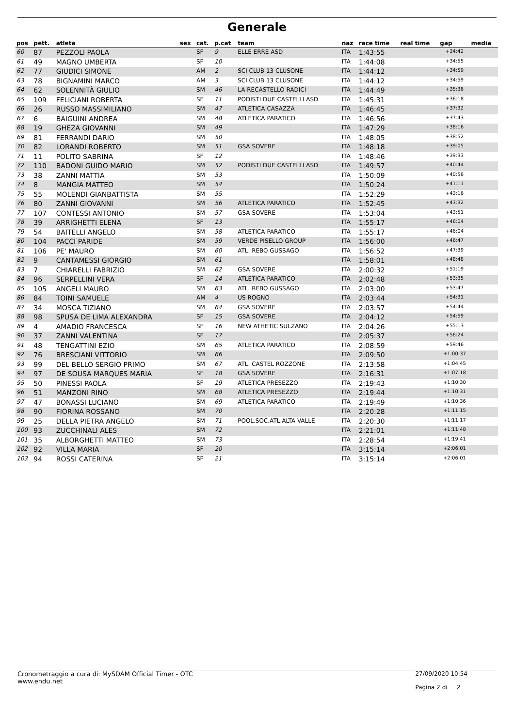Generale
| pos | pett. | atleta | sex | cat. | p.cat | team | naz | race time | real time | gap | media |
| --- | --- | --- | --- | --- | --- | --- | --- | --- | --- | --- | --- |
| 60 | 87 | PEZZOLI PAOLA | | SF | 9 | ELLE ERRE ASD | ITA | 1:43:55 | | +34:42 | |
| 61 | 49 | MAGNO UMBERTA | | SF | 10 | | ITA | 1:44:08 | | +34:55 | |
| 62 | 77 | GIUDICI SIMONE | | AM | 2 | SCI CLUB 13 CLUSONE | ITA | 1:44:12 | | +34:59 | |
| 63 | 78 | BIGNAMINI MARCO | | AM | 3 | SCI CLUB 13 CLUSONE | ITA | 1:44:12 | | +34:59 | |
| 64 | 62 | SOLENNITÀ GIULIO | | SM | 46 | LA RECASTELLO RADICI | ITA | 1:44:49 | | +35:36 | |
| 65 | 109 | FELICIANI ROBERTA | | SF | 11 | PODISTI DUE CASTELLI ASD | ITA | 1:45:31 | | +36:18 | |
| 66 | 26 | RUSSO MASSIMILIANO | | SM | 47 | ATLETICA CASAZZA | ITA | 1:46:45 | | +37:32 | |
| 67 | 6 | BAIGUINI ANDREA | | SM | 48 | ATLETICA PARATICO | ITA | 1:46:56 | | +37:43 | |
| 68 | 19 | GHEZA GIOVANNI | | SM | 49 | | ITA | 1:47:29 | | +38:16 | |
| 69 | 81 | FERRANDI DARIO | | SM | 50 | | ITA | 1:48:05 | | +38:52 | |
| 70 | 82 | LORANDI ROBERTO | | SM | 51 | GSA SOVERE | ITA | 1:48:18 | | +39:05 | |
| 71 | 11 | POLITO SABRINA | | SF | 12 | | ITA | 1:48:46 | | +39:33 | |
| 72 | 110 | BADONI GUIDO MARIO | | SM | 52 | PODISTI DUE CASTELLI ASD | ITA | 1:49:57 | | +40:44 | |
| 73 | 38 | ZANNI MATTIA | | SM | 53 | | ITA | 1:50:09 | | +40:56 | |
| 74 | 8 | MANGIA MATTEO | | SM | 54 | | ITA | 1:50:24 | | +41:11 | |
| 75 | 55 | MOLENDI GIANBATTISTA | | SM | 55 | | ITA | 1:52:29 | | +43:16 | |
| 76 | 80 | ZANNI GIOVANNI | | SM | 56 | ATLETICA PARATICO | ITA | 1:52:45 | | +43:32 | |
| 77 | 107 | CONTESSI ANTONIO | | SM | 57 | GSA SOVERE | ITA | 1:53:04 | | +43:51 | |
| 78 | 39 | ARRIGHETTI ELENA | | SF | 13 | | ITA | 1:55:17 | | +46:04 | |
| 79 | 54 | BAITELLI ANGELO | | SM | 58 | ATLETICA PARATICO | ITA | 1:55:17 | | +46:04 | |
| 80 | 104 | PACCI PARIDE | | SM | 59 | VERDE PISELLO GROUP | ITA | 1:56:00 | | +46:47 | |
| 81 | 106 | PE' MAURO | | SM | 60 | ATL. REBO GUSSAGO | ITA | 1:56:52 | | +47:39 | |
| 82 | 9 | CANTAMESSI GIORGIO | | SM | 61 | | ITA | 1:58:01 | | +48:48 | |
| 83 | 7 | CHIARELLI FABRIZIO | | SM | 62 | GSA SOVERE | ITA | 2:00:32 | | +51:19 | |
| 84 | 96 | SERPELLINI VERA | | SF | 14 | ATLETICA PARATICO | ITA | 2:02:48 | | +53:35 | |
| 85 | 105 | ANGELI MAURO | | SM | 63 | ATL. REBO GUSSAGO | ITA | 2:03:00 | | +53:47 | |
| 86 | 84 | TOINI SAMUELE | | AM | 4 | US ROGNO | ITA | 2:03:44 | | +54:31 | |
| 87 | 34 | MOSCA TIZIANO | | SM | 64 | GSA SOVERE | ITA | 2:03:57 | | +54:44 | |
| 88 | 98 | SPUSA DE LIMA ALEXANDRA | | SF | 15 | GSA SOVERE | ITA | 2:04:12 | | +54:59 | |
| 89 | 4 | AMADIO FRANCESCA | | SF | 16 | NEW ATHETIC SULZANO | ITA | 2:04:26 | | +55:13 | |
| 90 | 37 | ZANNI VALENTINA | | SF | 17 | | ITA | 2:05:37 | | +56:24 | |
| 91 | 48 | TENGATTINI EZIO | | SM | 65 | ATLETICA PARATICO | ITA | 2:08:59 | | +59:46 | |
| 92 | 76 | BRESCIANI VITTORIO | | SM | 66 | | ITA | 2:09:50 | | +1:00:37 | |
| 93 | 99 | DEL BELLO SERGIO PRIMO | | SM | 67 | ATL. CASTEL ROZZONE | ITA | 2:13:58 | | +1:04:45 | |
| 94 | 97 | DE SOUSA MARQUES MARIA | | SF | 18 | GSA SOVERE | ITA | 2:16:31 | | +1:07:18 | |
| 95 | 50 | PINESSI PAOLA | | SF | 19 | ATLETICA PRESEZZO | ITA | 2:19:43 | | +1:10:30 | |
| 96 | 51 | MANZONI RINO | | SM | 68 | ATLETICA PRESEZZO | ITA | 2:19:44 | | +1:10:31 | |
| 97 | 47 | BONASSI LUCIANO | | SM | 69 | ATLETICA PARATICO | ITA | 2:19:49 | | +1:10:36 | |
| 98 | 90 | FIORINA ROSSANO | | SM | 70 | | ITA | 2:20:28 | | +1:11:15 | |
| 99 | 25 | DELLA PIETRA ANGELO | | SM | 71 | POOL.SOC.ATL.ALTA VALLE | ITA | 2:20:30 | | +1:11:17 | |
| 100 | 93 | ZUCCHINALI ALES | | SM | 72 | | ITA | 2:21:01 | | +1:11:48 | |
| 101 | 35 | ALBORGHETTI MATTEO | | SM | 73 | | ITA | 2:28:54 | | +1:19:41 | |
| 102 | 92 | VILLA MARIA | | SF | 20 | | ITA | 3:15:14 | | +2:06:01 | |
| 103 | 94 | ROSSI CATERINA | | SF | 21 | | ITA | 3:15:14 | | +2:06:01 | |
Cronometraggio a cura di: MySDAM Official Timer - OTC
www.endu.net
27/09/2020 10:54
Pagina 2 di 2